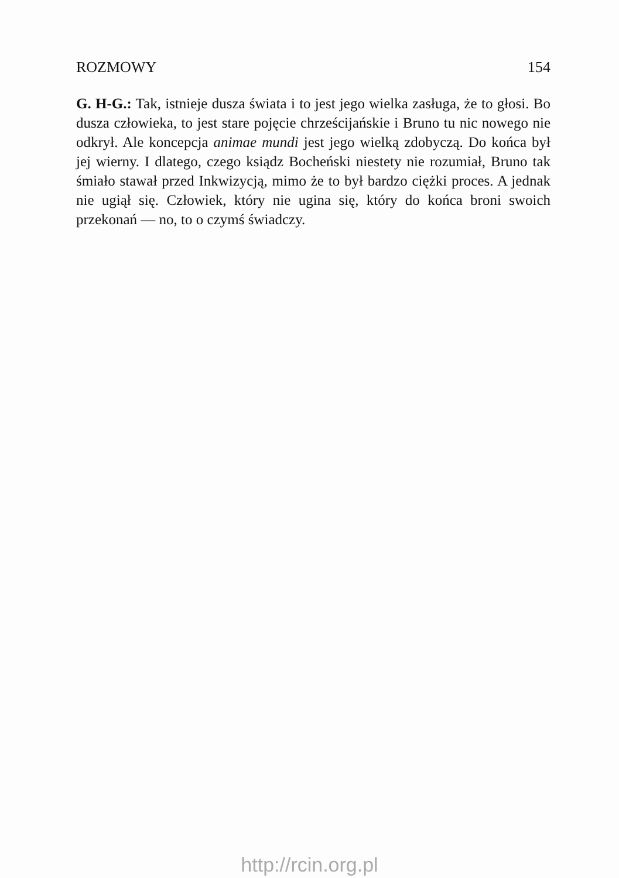ROZMOWY 154
G. H-G.: Tak, istnieje dusza świata i to jest jego wielka zasługa, że to głosi. Bo dusza człowieka, to jest stare pojęcie chrześcijańskie i Bruno tu nic nowego nie odkrył. Ale koncepcja animae mundi jest jego wielką zdobyczą. Do końca był jej wierny. I dlatego, czego ksiądz Bocheński niestety nie rozumiał, Bruno tak śmiało stawał przed Inkwizycją, mimo że to był bardzo ciężki proces. A jednak nie ugiął się. Człowiek, który nie ugina się, który do końca broni swoich przekonań — no, to o czymś świadczy.
http://rcin.org.pl